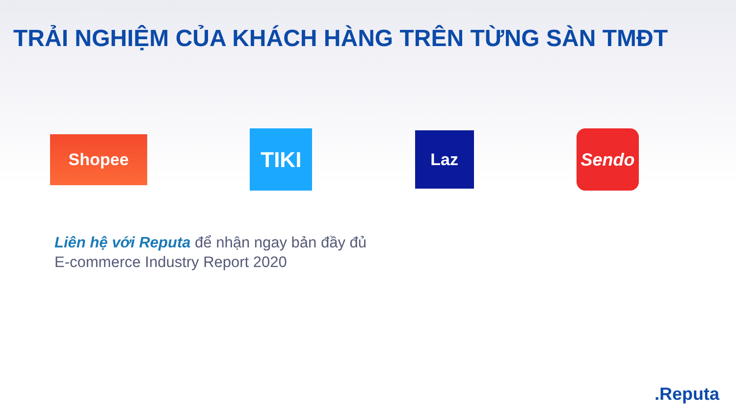TRẢI NGHIỆM CỦA KHÁCH HÀNG TRÊN TỪNG SÀN TMĐT
Shopee
TIKI
Laz
Sendo
Liên hệ với Reputa để nhận ngay bản đầy đủ
E-commerce Industry Report 2020
.Reputa